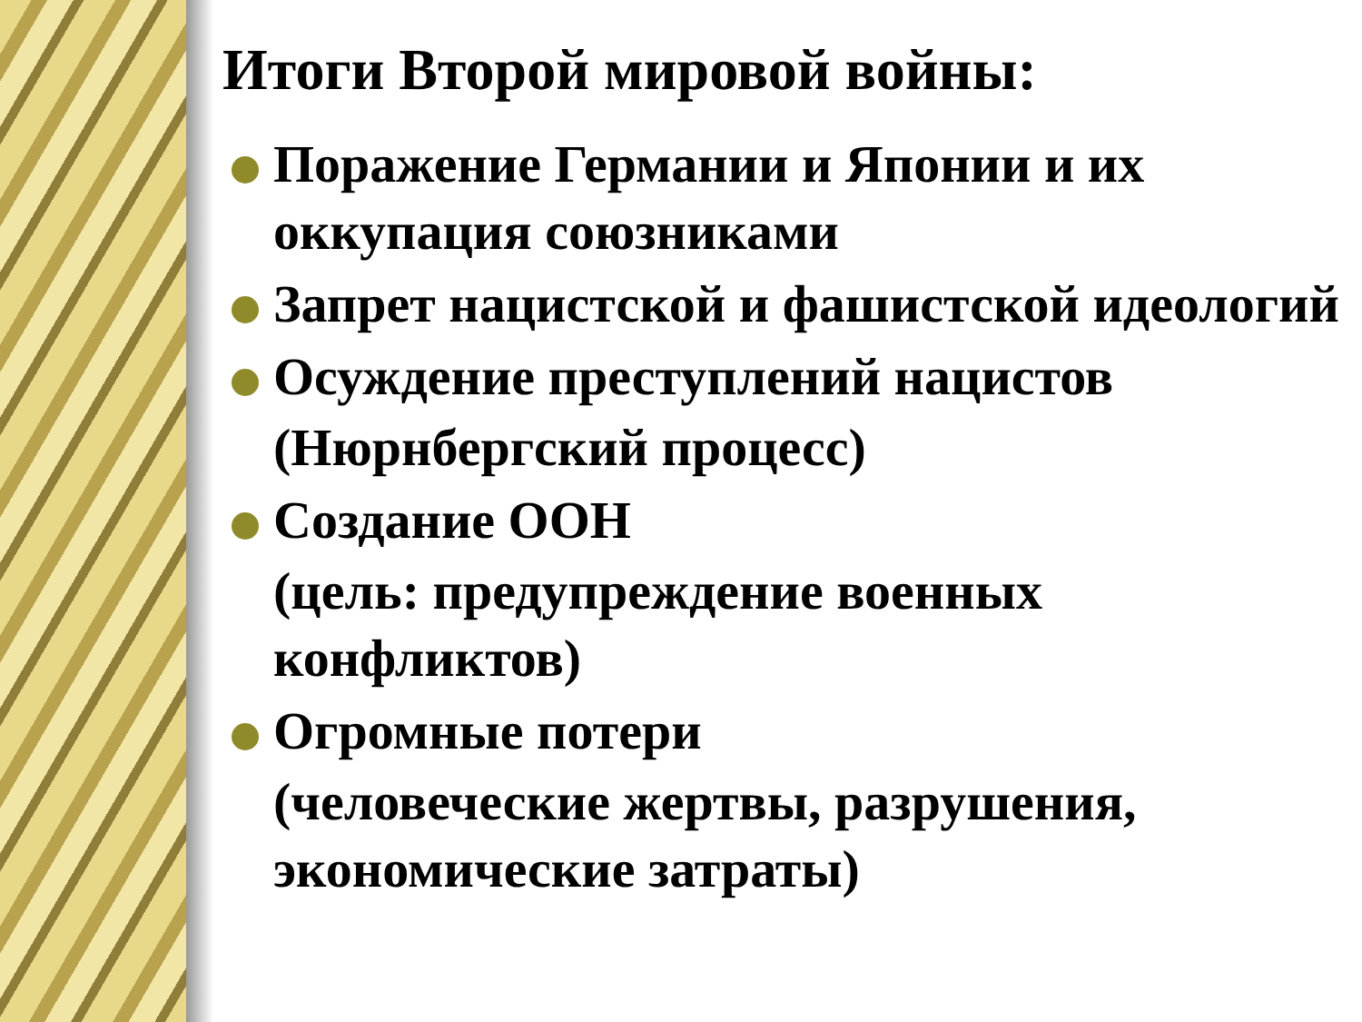Итоги Второй мировой войны:
Поражение Германии и Японии и их оккупация союзниками
Запрет нацистской и фашистской идеологий
Осуждение преступлений нацистов
(Нюрнбергский процесс)
Создание ООН
(цель: предупреждение военных конфликтов)
Огромные потери
(человеческие жертвы, разрушения, экономические затраты)